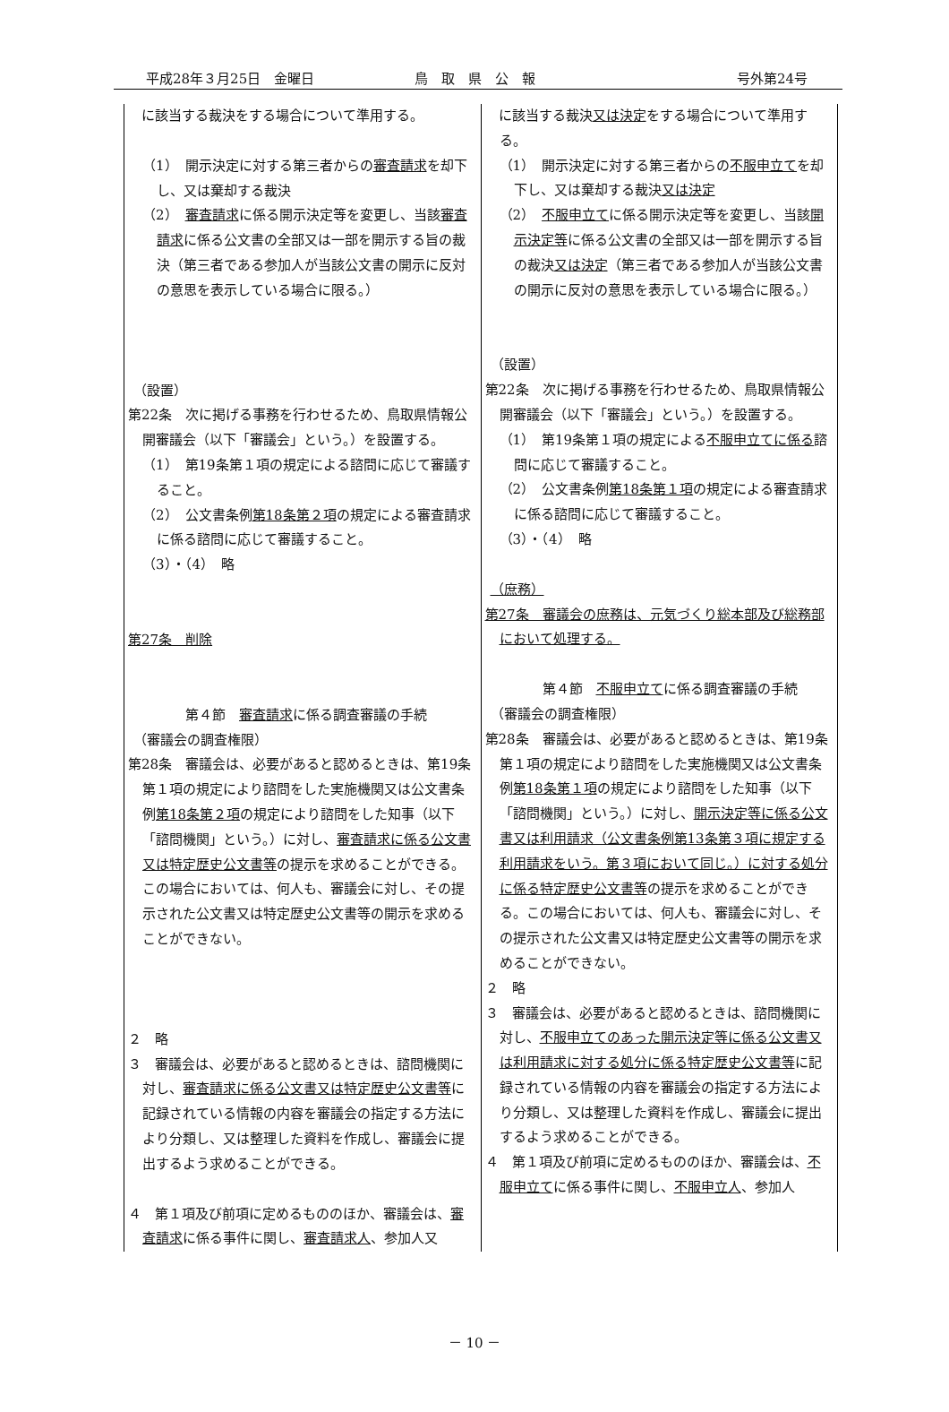平成28年３月25日　金曜日 鳥　取　県　公　報 号外第24号
| に該当する裁決をする場合について準用する。 （1） 開示決定に対する第三者からの 審査請求 を却下し、又は棄却する裁決 （2） 審査請求 に係る開示決定等を変更し、当該 審査請求 に係る公文書の全部又は一部を開示する旨の裁決（第三者である参加人が当該公文書の開示に反対の意思を表示している場合に限る。） （設置） 第22条 次に掲げる事務を行わせるため、鳥取県情報公開審議会（以下「審議会」という。）を設置する。 （1） 第19条第１項の規定による諮問に応じて審議すること。 （2） 公文書条例 第18条第２項 の規定による審査請求に係る諮問に応じて審議すること。 （3）・（4） 略 第27条 削除 第４節 審査請求 に係る調査審議の手続 （審議会の調査権限） 第28条 審議会は、必要があると認めるときは、第19条第１項の規定により諮問をした実施機関又は公文書条例 第18条第２項 の規定により諮問をした知事（以下「諮問機関」という。）に対し、 審査請求に係る公文書又は特定歴史公文書等 の提示を求めることができる。この場合においては、何人も、審議会に対し、その提示された公文書又は特定歴史公文書等の開示を求めることができない。 ２ 略 ３ 審議会は、必要があると認めるときは、諮問機関に対し、 審査請求に係る公文書又は特定歴史公文書等 に記録されている情報の内容を審議会の指定する方法により分類し、又は整理した資料を作成し、審議会に提出するよう求めることができる。 ４ 第１項及び前項に定めるもののほか、審議会は、 審査請求 に係る事件に関し、 審査請求人 、参加人又 | に該当する裁決 又は決定 をする場合について準用する。 （1） 開示決定に対する第三者からの 不服申立て を却下し、又は棄却する裁決 又は決定 （2） 不服申立て に係る開示決定等を変更し、当該 開示決定等 に係る公文書の全部又は一部を開示する旨の裁決 又は決定 （第三者である参加人が当該公文書の開示に反対の意思を表示している場合に限る。） （設置） 第22条 次に掲げる事務を行わせるため、鳥取県情報公開審議会（以下「審議会」という。）を設置する。 （1） 第19条第１項の規定による 不服申立てに係る 諮問に応じて審議すること。 （2） 公文書条例 第18条第１項 の規定による審査請求に係る諮問に応じて審議すること。 （3）・（4） 略 （庶務） 第27条 審議会の庶務は、元気づくり総本部及び総務部において処理する。 第４節 不服申立て に係る調査審議の手続 （審議会の調査権限） 第28条 審議会は、必要があると認めるときは、第19条第１項の規定により諮問をした実施機関又は公文書条例 第18条第１項 の規定により諮問をした知事（以下「諮問機関」という。）に対し、 開示決定等に係る公文書又は利用請求（公文書条例第13条第３項に規定する利用請求をいう。第３項において同じ。）に対する処分に係る特定歴史公文書等 の提示を求めることができる。この場合においては、何人も、審議会に対し、その提示された公文書又は特定歴史公文書等の開示を求めることができない。 ２ 略 ３ 審議会は、必要があると認めるときは、諮問機関に対し、 不服申立てのあった開示決定等に係る公文書又は利用請求に対する処分に係る特定歴史公文書等 に記録されている情報の内容を審議会の指定する方法により分類し、又は整理した資料を作成し、審議会に提出するよう求めることができる。 ４ 第１項及び前項に定めるもののほか、審議会は、 不服申立て に係る事件に関し、 不服申立人 、参加人 |
－ 10 －